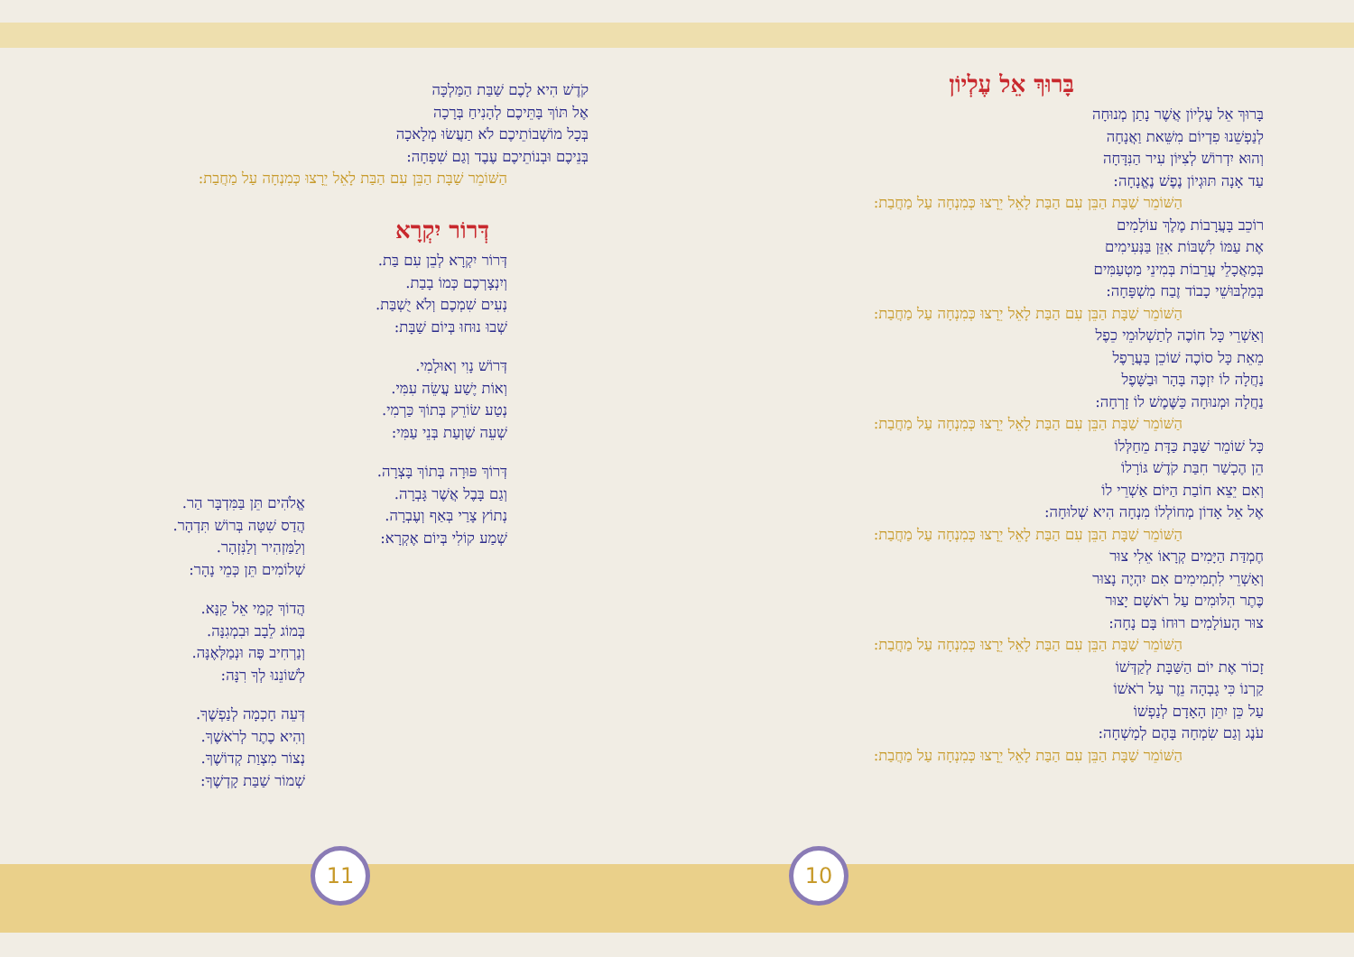בָּרוּךְ אֵל עֶלְיוֹן
בָּרוּךְ אֵל עֶלְיוֹן אֲשֶׁר נָתַן מְנוּחָה
לְנַפְשֵׁנוּ פִדְיוֹם מִשֵּׁאת וַאֲנָחָה
וְהוּא יִדְרוֹשׁ לְצִיּוֹן עִיר הַנִּדָּחָה
עַד אָנָה תּוּגְיוֹן נֶפֶשׁ נֶאֱנָחָה:
הַשּׁוֹמֵר שַׁבָּת הַבֵּן עִם הַבַּת לָאֵל יֵרָצוּ כְּמִנְחָה עַל מַחֲבַת:
רוֹכֵב בָּעֲרָבוֹת מֶלֶךְ עוֹלָמִים
אֶת עַמּוֹ לִשְׁבּוֹת אִזֵּן בַּנְּעִימִים
בְּמַאֲכָלֵי עֲרֵבוֹת בְּמִינֵי מַטְעַמִּים
בְּמַלְבּוּשֵׁי כָבוֹד זֶבַח מִשְׁפָּחָה:
הַשּׁוֹמֵר שַׁבָּת הַבֵּן עִם הַבַּת לָאֵל יֵרָצוּ כְּמִנְחָה עַל מַחֲבַת:
וְאַשְׁרֵי כָּל חוֹכֶה לְתַשְׁלוּמֵי כֵפֶל
מֵאֵת כָּל סוֹכֶה שׁוֹכֵן בָּעֲרָפֶל
נַחֲלָה לוֹ יִזְכֶּה בָּהָר וּבַשָּׁפֶל
נַחֲלָה וּמְנוּחָה כַּשֶּׁמֶשׁ לוֹ זָרְחָה:
הַשּׁוֹמֵר שַׁבָּת הַבֵּן עִם הַבַּת לָאֵל יֵרָצוּ כְּמִנְחָה עַל מַחֲבַת:
כָּל שׁוֹמֵר שַׁבָּת כַּדָּת מֵחַלְּלוֹ
הֵן הֶכְשַׁר חִבַּת קֹדֶשׁ גּוֹרָלוֹ
וְאִם יֵצֵא חוֹבַת הַיּוֹם אַשְׁרֵי לוֹ
אֶל אֵל אָדוֹן מְחוֹלְלוֹ מִנְחָה הִיא שְׁלוּחָה:
הַשּׁוֹמֵר שַׁבָּת הַבֵּן עִם הַבַּת לָאֵל יֵרָצוּ כְּמִנְחָה עַל מַחֲבַת:
חֶמְדַּת הַיָּמִים קְרָאוֹ אֵלִי צוּר
וְאַשְׁרֵי לִתְמִימִים אִם יִהְיֶה נָצוּר
כֶּתֶר הִלּוּמִים עַל רֹאשָׁם יָצוּר
צוּר הָעוֹלָמִים רוּחוֹ בָּם נָחָה:
הַשּׁוֹמֵר שַׁבָּת הַבֵּן עִם הַבַּת לָאֵל יֵרָצוּ כְּמִנְחָה עַל מַחֲבַת:
זָכוֹר אֶת יוֹם הַשַּׁבָּת לְקַדְּשׁוֹ
קַרְנוֹ כִּי גָבְהָה נֵזֶר עַל רֹאשׁוֹ
עַל כֵּן יִתֵּן הָאָדָם לְנַפְשׁוֹ
עֹנֶג וְגַם שִׂמְחָה בָּהֶם לְמָשְׁחָה:
הַשּׁוֹמֵר שַׁבָּת הַבֵּן עִם הַבַּת לָאֵל יֵרָצוּ כְּמִנְחָה עַל מַחֲבַת:
10
קֹדֶשׁ הִיא לָכֶם שַׁבַּת הַמַּלְכָּה
אֶל תּוֹךְ בָּתֵּיכֶם לְהָנִיחַ בְּרָכָה
בְּכָל מוֹשְׁבוֹתֵיכֶם לֹא תַעֲשׂוּ מְלָאכָה
בְּנֵיכֶם וּבְנוֹתֵיכֶם עֶבֶד וְגַם שִׁפְחָה:
הַשּׁוֹמֵר שַׁבָּת הַבֵּן עִם הַבַּת לָאֵל יֵרָצוּ כְּמִנְחָה עַל מַחֲבַת:
דְּרוֹר יִקְרָא
דְּרוֹר יִקְרָא לְבֵן עִם בַּת.
וְיִנְצָרְכֶם כְּמוֹ בָבַת.
נְעִים שִׁמְכֶם וְלֹא יֻשְׁבַּת.
שְׁבוּ נוּחוּ בְּיוֹם שַׁבָּת:
דְּרוֹשׁ נָוִי וְאוּלָמִי.
וְאוֹת יֶשַׁע עֲשֵׂה עִמִּי.
נְטַע שׂוֹרֵק בְּתוֹךְ כַּרְמִי.
שְׁעֵה שַׁוְעַת בְּנֵי עַמִּי:
דְּרוֹךְ פּוּרָה בְּתוֹךְ בָּצְרָה.
וְגַם בָּבֶל אֲשֶׁר גָּבְרָה.
נְתוֹץ צָרַי בְּאַף וְעֶבְרָה.
שְׁמַע קוֹלִי בְּיוֹם אֶקְרָא:
אֱלֹהִים תֵּן בַּמִּדְבָּר הַר.
הֲדַס שִׁטָּה בְּרוֹשׁ תִּדְהָר.
וְלַמַּזְהִיר וְלַנִּזְהָר.
שְׁלוֹמִים תֵּן כְּמֵי נָהָר:
הֲדוֹךְ קָמַי אֵל קַנָּא.
בְּמוֹג לֵבָב וּבִמְגִנָּה.
וְנַרְחִיב פֶּה וּנְמַלְּאֶנָּה.
לְשׁוֹנֵנוּ לְךָ רִנָּה:
דְּעֵה חָכְמָה לְנַפְשֶׁךָ.
וְהִיא כֶתֶר לְרֹאשֶׁךָ.
נְצוֹר מִצְוַת קְדוֹשֶׁךָ.
שְׁמוֹר שַׁבַּת קָדְשֶׁךָ:
11